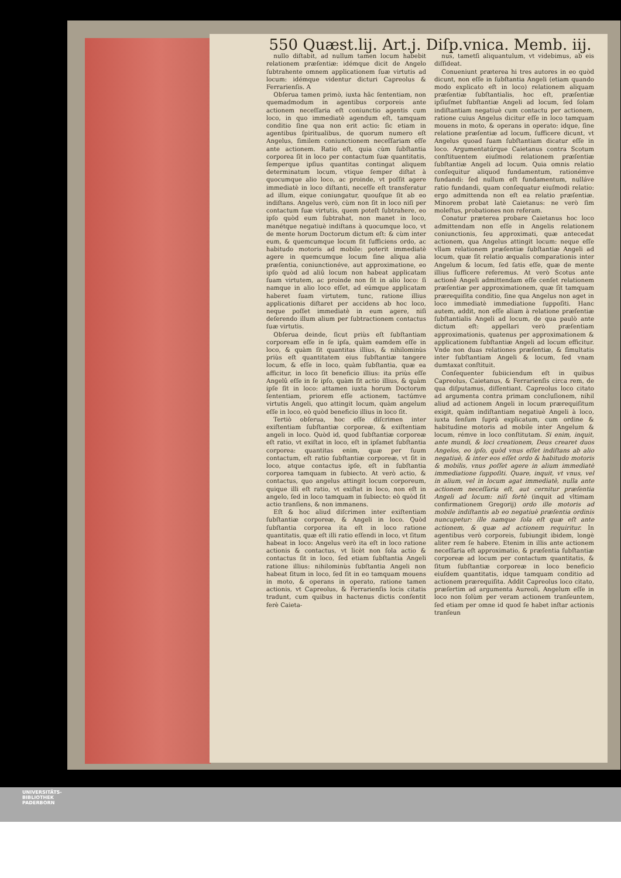550 Quæst.lij. Art.j. Diſp.vnica. Memb. iij.
nullo diſtabit, ad nullum tamen locum habebit relationem præſentiæ: idémque dicit de Angelo ſubtrahente omnem applicationem ſuæ virtutis ad locum: idémque videntur dicturi Capreolus & Ferrarienſis. A
Obſerua tamen primò, iuxta hâc ſententiam, non quemadmodum in agentibus corporeis ante actionem neceſſaria eſt coniunctio agentis cum loco, in quo immediatè agendum eſt, tamquam conditio ſine qua non erit actio: ſic etiam in agentibus ſpiritualibus, de quorum numero eſt Angelus, ſimilem coniunctionem neceſſariam eſſe ante actionem. Ratio eſt, quia cùm ſubſtantia corporea ſit in loco per contactum ſuæ quantitatis, ſemperque ipſius quantitas contingat aliquem determinatum locum, vtique ſemper diſtat à quocumque alio loco, ac proinde, vt poſſit agere immediatè in loco diſtanti, neceſſe eſt transferatur ad illum, eique coniungatur, quouſque ſit ab eo indiſtans. Angelus verò, cùm non ſit in loco niſi per contactum ſuæ virtutis, quem poteſt ſubtrahere, eo ipſo quòd eum ſubtrahat, non manet in loco, manétque negatiuè indiſtans à quocumque loco, vt de mente horum Doctorum dictum eſt: & cùm inter eum, & quemcumque locum ſit ſufficiens ordo, ac habitudo motoris ad mobile: poterit immediatè agere in quemcumque locum ſine aliqua alia præſentia, coniunctionéve, aut approximatione, eo ipſo quòd ad aliû locum non habeat applicatam ſuam virtutem, ac proinde non ſit in alio loco: ſi namque in alio loco eſſet, ad eúmque applicatam haberet ſuam virtutem, tunc, ratione illius applicationis diſtaret per accidens ab hoc loco, neque poſſet immediatè in eum agere, niſi deſerendo illum alium per ſubtractionem contactus ſuæ virtutis.
Obſerua deinde, ſicut priùs eſt ſubſtantiam corpoream eſſe in ſe ipſa, quàm eamdem eſſe in loco, & quàm ſit quantitas illius, & nihilominùs priùs eſt quantitatem eius ſubſtantiæ tangere locum, & eſſe in loco, quàm ſubſtantia, quæ ea afficitur, in loco ſit beneficio illius: ita priùs eſſe Angelû eſſe in ſe ipſo, quàm ſit actio illius, & quàm ipſe ſit in loco: attamen iuxta horum Doctorum ſententiam, priorem eſſe actionem, tactúmve virtutis Angeli, quo attingit locum, quàm angelum eſſe in loco, eò quòd beneficio illius in loco ſit.
Tertiò obſerua, hoc eſſe diſcrimen inter exiſtentiam ſubſtantiæ corporeæ, & exiſtentiam angeli in loco. Quòd id, quod ſubſtantiæ corporeæ eſt ratio, vt exiſtat in loco, eſt in ipſamet ſubſtantia corporea: quantitas enim, quæ per ſuum contactum, eſt ratio ſubſtantiæ corporeæ, vt ſit in loco, atque contactus ipſe, eſt in ſubſtantia corporea tamquam in ſubiecto. At verò actio, & contactus, quo angelus attingit locum corporeum, quique illi eſt ratio, vt exiſtat in loco, non eſt in angelo, ſed in loco tamquam in ſubiecto: eò quòd ſit actio tranſiens, & non immanens.
Eſt & hoc aliud diſcrimen inter exiſtentiam ſubſtantiæ corporeæ, & Angeli in loco. Quòd ſubſtantia corporea ita eſt in loco ratione quantitatis, quæ eſt illi ratio eſſendi in loco, vt ſitum habeat in loco: Angelus verò ita eſt in loco ratione actionis & contactus, vt licèt non ſola actio & contactus ſit in loco, ſed etiam ſubſtantia Angeli ratione illius: nihilominùs ſubſtantia Angeli non habeat ſitum in loco, ſed ſit in eo tamquam mouens in moto, & operans in operato, ratione tamen actionis, vt Capreolus, & Ferrarienſis locis citatis tradunt, cum quibus in hactenus dictis conſentit ferè Caieta-
nus, tametſi aliquantulum, vt videbimus, ab eis diſſideat.
Conueniunt præterea hi tres autores in eo quòd dicunt, non eſſe in ſubſtantia Angeli (etiam quando modo explicato eſt in loco) relationem aliquam præſentiæ ſubſtantialis, hoc eſt, præſentiæ ipſiuſmet ſubſtantiæ Angeli ad locum, ſed ſolam indiſtantiam negatiuè cum contactu per actionem, ratione cuius Angelus dicitur eſſe in loco tamquam mouens in moto, & operans in operato: idque, ſine relatione præſentiæ ad locum, ſufficere dicunt, vt Angelus quoad ſuam ſubſtantiam dicatur eſſe in loco. Argumentatúrque Caietanus contra Scotum conſtituentem eiuſmodi relationem præſentiæ ſubſtantiæ Angeli ad locum. Quia omnis relatio conſequitur aliquod fundamentum, rationémve fundandi: ſed nullum eſt fundamentum, nulláve ratio fundandi, quam conſequatur eiuſmodi relatio: ergo admittenda non eſt ea relatio præſentiæ. Minorem probat latè Caietanus: ne verò ſim moleſtus, probationes non referam.
Conatur præterea probare Caietanus hoc loco admittendam non eſſe in Angelis relationem coniunctionis, ſeu approximati, quæ antecedat actionem, qua Angelus attingit locum: neque eſſe vllam relationem præſentiæ ſubſtantiæ Angeli ad locum, quæ ſit relatio æqualis comparationis inter Angelum & locum, ſed ſatis eſſe, quæ de mente illius ſufficere referemus. At verò Scotus ante actionê Angeli admittendam eſſe cenſet relationem præſentiæ per approximationem, quæ ſit tamquam prærequiſita conditio, ſine qua Angelus non aget in loco immediatè immediatione ſuppoſiti. Hanc autem, addit, non eſſe aliam à relatione præſentiæ ſubſtantialis Angeli ad locum, de qua paulò ante dictum eſt: appellari verò præſentiam approximationis, quatenus per approximationem & applicationem ſubſtantiæ Angeli ad locum efficitur. Vnde non duas relationes præſentiæ, & ſimultatis inter ſubſtantiam Angeli & locum, ſed vnam dumtaxat conſtituit.
Conſequenter ſubiiciendum eſt in quibus Capreolus, Caietanus, & Ferrarienſis circa rem, de qua diſputamus, diſſentiant. Capreolus loco citato ad argumenta contra primam concluſionem, nihil aliud ad actionem Angeli in locum prærequiſitum exigit, quàm indiſtantiam negatiuè Angeli à loco, iuxta ſenſum ſuprà explicatum, cum ordine & habitudine motoris ad mobile inter Angelum & locum, rémve in loco conſtitutam. Si enim, inquit, ante mundi, & loci creationem, Deus crearet duos Angelos, eo ipſo, quòd vnus eſſet indiſtans ab alio negatiuè, & inter eos eſſet ordo & habitudo motoris & mobilis, vnus poſſet agere in alium immediatè immediatione ſuppoſiti. Quare, inquit, vt vnus, vel in alium, vel in locum agat immediatè, nulla ante actionem neceſſaria eſt, aut cernitur præſentia Angeli ad locum: niſi fortè (inquit ad vltimam confirmationem Gregorij) ordo ille motoris ad mobile indiſtantis ab eo negatiuè præſentia ordinis nuncupetur: ille namque ſola eſt quæ eſt ante actionem, & quæ ad actionem requiritur. In agentibus verò corporeis, ſubiungit ibidem, longè aliter rem ſe habere. Etenim in illis ante actionem neceſſaria eſt approximatio, & præſentia ſubſtantiæ corporeæ ad locum per contactum quantitatis, & ſitum ſubſtantiæ corporeæ in loco beneficio eiuſdem quantitatis, idque tamquam conditio ad actionem prærequiſita. Addit Capreolus loco citato, præſertim ad argumenta Aureoli, Angelum eſſe in loco non ſolùm per veram actionem tranſeuntem, ſed etiam per omne id quod ſe habet inſtar actionis tranſeun
UNIVERSITÄTS-
BIBLIOTHEK
PADERBORN